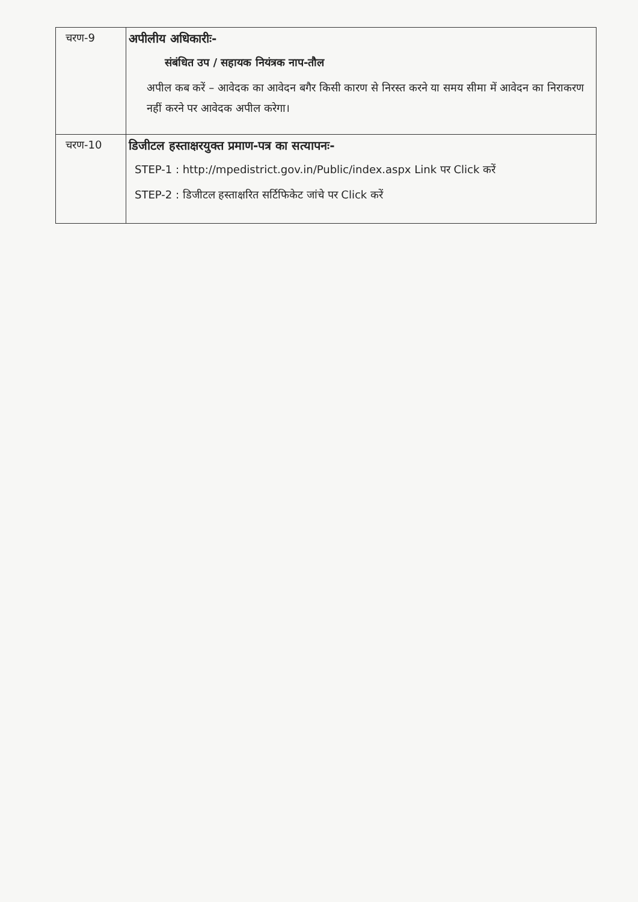| चरण-9 | अपीलीय अधिकारीः- संबंधित उप / सहायक नियंत्रक नाप-तौल अपील कब करें – आवेदक का आवेदन बगैर किसी कारण से निरस्त करने या समय सीमा में आवेदन का निराकरण नहीं करने पर आवेदक अपील करेगा। |
| चरण-10 | डिजीटल हस्ताक्षरयुक्त प्रमाण-पत्र का सत्यापनः- STEP-1 : http://mpedistrict.gov.in/Public/index.aspx Link पर Click करें STEP-2 : डिजीटल हस्ताक्षरित सर्टिफिकेट जांचे पर Click करें |